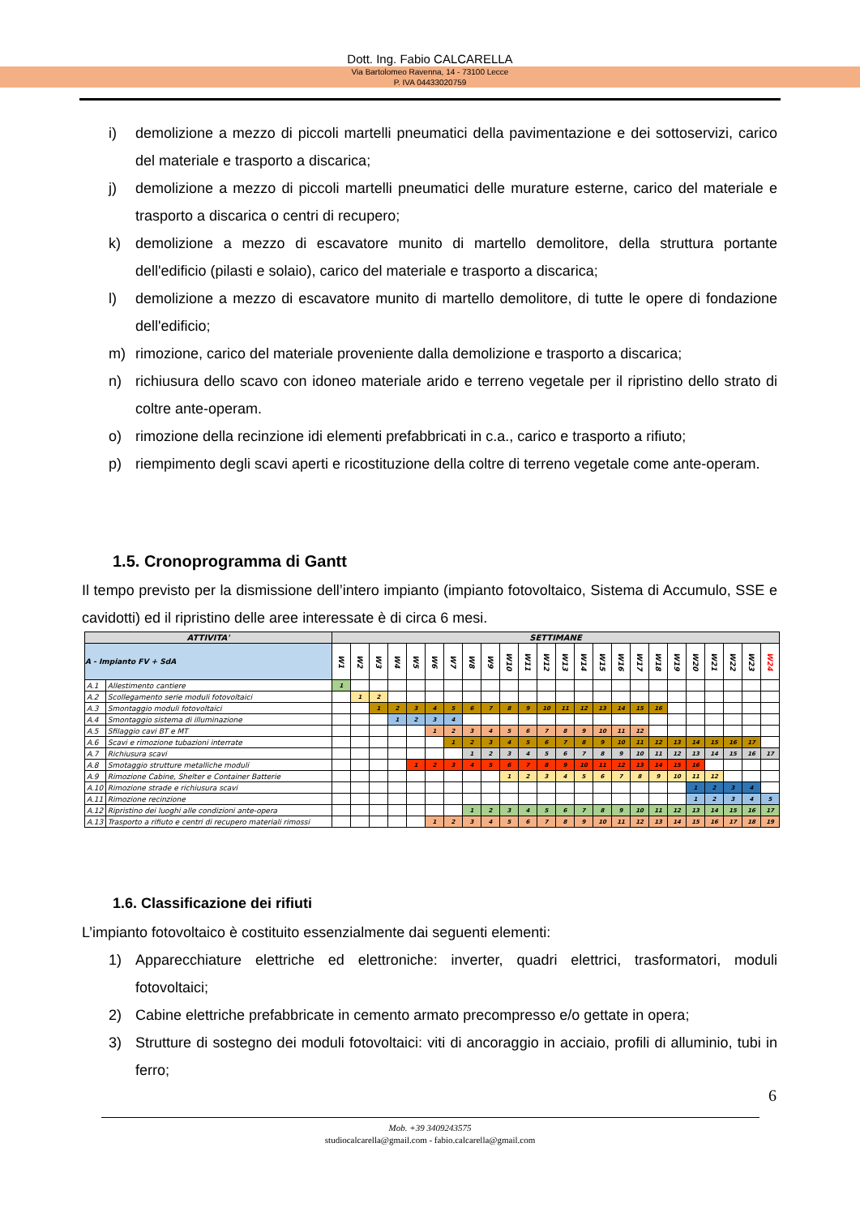Dott. Ing. Fabio CALCARELLA
Via Bartolomeo Ravenna, 14 - 73100 Lecce
P. IVA 04433020759
i) demolizione a mezzo di piccoli martelli pneumatici della pavimentazione e dei sottoservizi, carico del materiale e trasporto a discarica;
j) demolizione a mezzo di piccoli martelli pneumatici delle murature esterne, carico del materiale e trasporto a discarica o centri di recupero;
k) demolizione a mezzo di escavatore munito di martello demolitore, della struttura portante dell'edificio (pilasti e solaio), carico del materiale e trasporto a discarica;
l) demolizione a mezzo di escavatore munito di martello demolitore, di tutte le opere di fondazione dell'edificio;
m) rimozione, carico del materiale proveniente dalla demolizione e trasporto a discarica;
n) richiusura dello scavo con idoneo materiale arido e terreno vegetale per il ripristino dello strato di coltre ante-operam.
o) rimozione della recinzione idi elementi prefabbricati in c.a., carico e trasporto a rifiuto;
p) riempimento degli scavi aperti e ricostituzione della coltre di terreno vegetale come ante-operam.
1.5. Cronoprogramma di Gantt
Il tempo previsto per la dismissione dell’intero impianto (impianto fotovoltaico, Sistema di Accumulo, SSE e cavidotti) ed il ripristino delle aree interessate è di circa 6 mesi.
| ATTIVITA' | | SETTIMANE | | | | | | | | | | | | | | | | | | | | | | | |
| --- | --- | --- | --- | --- | --- | --- | --- | --- | --- | --- | --- | --- | --- | --- | --- | --- | --- | --- | --- | --- | --- | --- | --- | --- | --- |
| A - Impianto FV + SdA | | W1 | W2 | W3 | W4 | W5 | W6 | W7 | W8 | W9 | W10 | W11 | W12 | W13 | W14 | W15 | W16 | W17 | W18 | W19 | W20 | W21 | W22 | W23 | W24 |
| A.1 | Allestimento cantiere | 1 | | | | | | | | | | | | | | | | | | | | | | | |
| A.2 | Scollegamento serie moduli fotovoltaici | | 1 | 2 | | | | | | | | | | | | | | | | | | | | | |
| A.3 | Smontaggio moduli fotovoltaici | | | 1 | 2 | 3 | 4 | 5 | 6 | 7 | 8 | 9 | 10 | 11 | 12 | 13 | 14 | 15 | 16 | | | | | | |
| A.4 | Smontaggio sistema di illuminazione | | | | 1 | 2 | 3 | 4 | | | | | | | | | | | | | | | | | |
| A.5 | Sfilaggio cavi BT e MT | | | | | | 1 | 2 | 3 | 4 | 5 | 6 | 7 | 8 | 9 | 10 | 11 | 12 | | | | | | | |
| A.6 | Scavi e rimozione tubazioni interrate | | | | | | | 1 | 2 | 3 | 4 | 5 | 6 | 7 | 8 | 9 | 10 | 11 | 12 | 13 | 14 | 15 | 16 | 17 | |
| A.7 | Richiusura scavi | | | | | | | | 1 | 2 | 3 | 4 | 5 | 6 | 7 | 8 | 9 | 10 | 11 | 12 | 13 | 14 | 15 | 16 | 17 |
| A.8 | Smotaggio strutture metalliche moduli | | | | | 1 | 2 | 3 | 4 | 5 | 6 | 7 | 8 | 9 | 10 | 11 | 12 | 13 | 14 | 15 | 16 | | | | |
| A.9 | Rimozione Cabine, Shelter e Container Batterie | | | | | | | | | | 1 | 2 | 3 | 4 | 5 | 6 | 7 | 8 | 9 | 10 | 11 | 12 | | | |
| A.10 | Rimozione strade e richiusura scavi | | | | | | | | | | | | | | | | | | | | 1 | 2 | 3 | 4 | |
| A.11 | Rimozione recinzione | | | | | | | | | | | | | | | | | | | | 1 | 2 | 3 | 4 | 5 |
| A.12 | Ripristino dei luoghi alle condizioni ante-opera | | | | | | | | 1 | 2 | 3 | 4 | 5 | 6 | 7 | 8 | 9 | 10 | 11 | 12 | 13 | 14 | 15 | 16 | 17 |
| A.13 | Trasporto a rifiuto e centri di recupero materiali rimossi | | | | | | 1 | 2 | 3 | 4 | 5 | 6 | 7 | 8 | 9 | 10 | 11 | 12 | 13 | 14 | 15 | 16 | 17 | 18 | 19 |
1.6. Classificazione dei rifiuti
L’impianto fotovoltaico è costituito essenzialmente dai seguenti elementi:
1) Apparecchiature elettriche ed elettroniche: inverter, quadri elettrici, trasformatori, moduli fotovoltaici;
2) Cabine elettriche prefabbricate in cemento armato precompresso e/o gettate in opera;
3) Strutture di sostegno dei moduli fotovoltaici: viti di ancoraggio in acciaio, profili di alluminio, tubi in ferro;
6
Mob. +39 3409243575
studiocalcarella@gmail.com - fabio.calcarella@gmail.com